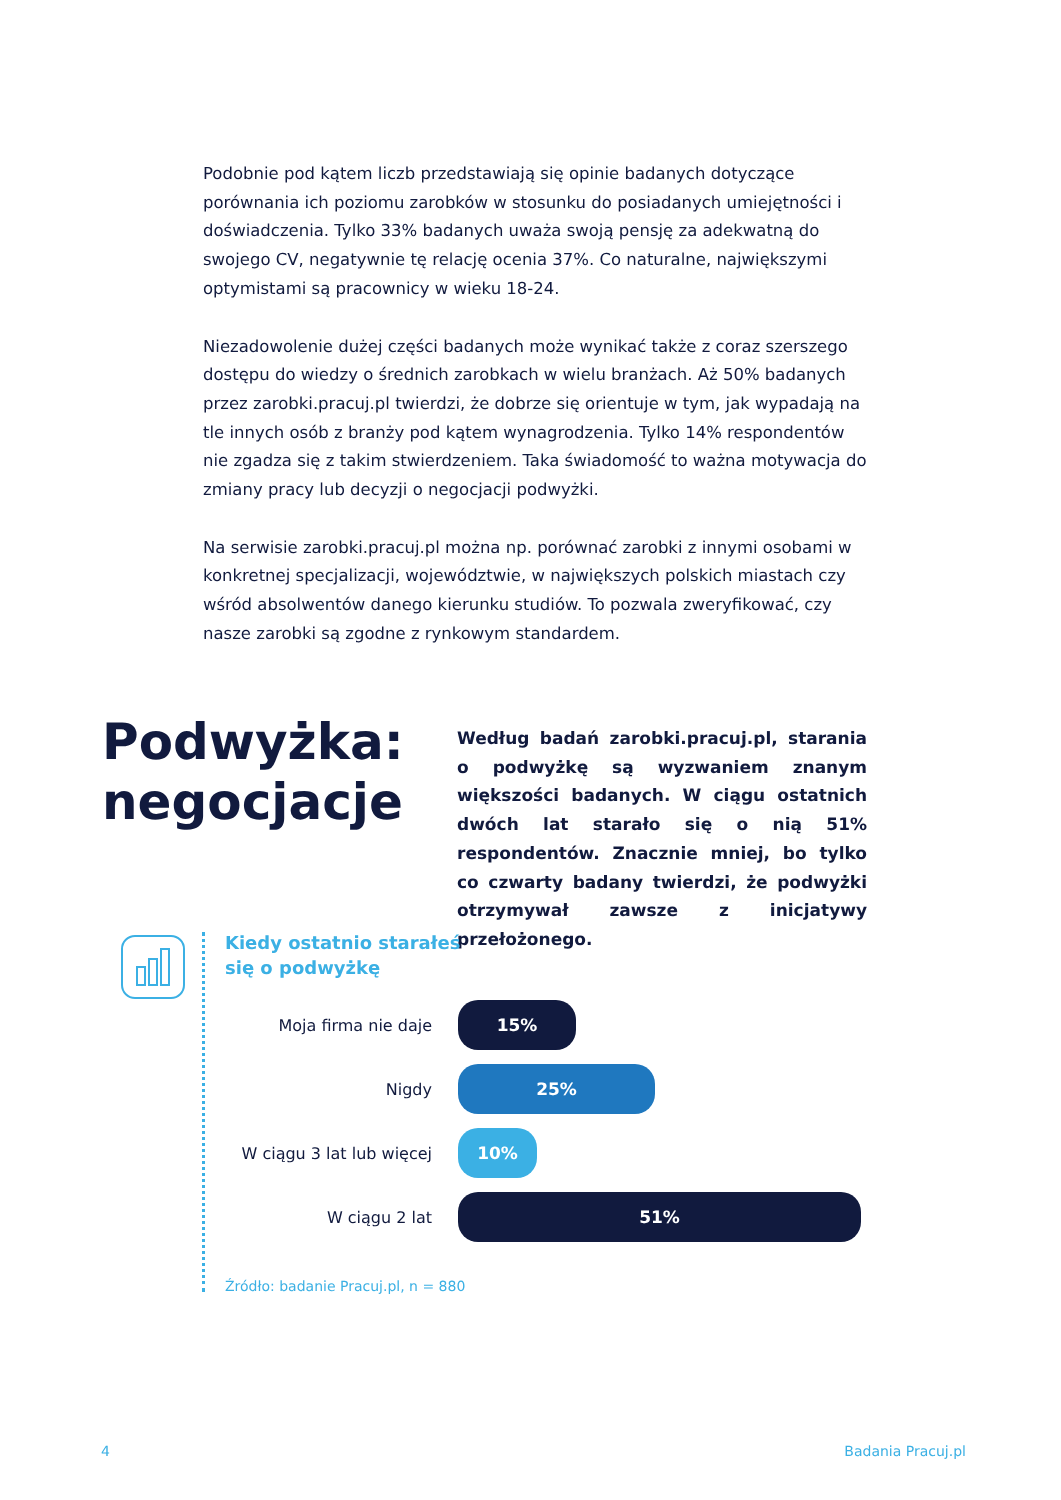Podobnie pod kątem liczb przedstawiają się opinie badanych dotyczące porównania ich poziomu zarobków w stosunku do posiadanych umiejętności i doświadczenia. Tylko 33% badanych uważa swoją pensję za adekwatną do swojego CV, negatywnie tę relację ocenia 37%. Co naturalne, największymi optymistami są pracownicy w wieku 18-24.
Niezadowolenie dużej części badanych może wynikać także z coraz szerszego dostępu do wiedzy o średnich zarobkach w wielu branżach. Aż 50% badanych przez zarobki.pracuj.pl twierdzi, że dobrze się orientuje w tym, jak wypadają na tle innych osób z branży pod kątem wynagrodzenia. Tylko 14% respondentów nie zgadza się z takim stwierdzeniem. Taka świadomość to ważna motywacja do zmiany pracy lub decyzji o negocjacji podwyżki.
Na serwisie zarobki.pracuj.pl można np. porównać zarobki z innymi osobami w konkretnej specjalizacji, województwie, w największych polskich miastach czy wśród absolwentów danego kierunku studiów. To pozwala zweryfikować, czy nasze zarobki są zgodne z rynkowym standardem.
Podwyżka:
negocjacje
Według badań zarobki.pracuj.pl, starania o podwyżkę są wyzwaniem znanym większości badanych. W ciągu ostatnich dwóch lat starało się o nią 51% respondentów. Znacznie mniej, bo tylko co czwarty badany twierdzi, że podwyżki otrzymywał zawsze z inicjatywy przełożonego.
Kiedy ostatnio starałeś
się o podwyżkę
Moja firma nie daje
15%
Nigdy
25%
W ciągu 3 lat lub więcej
10%
W ciągu 2 lat
51%
Źródło: badanie Pracuj.pl, n = 880
4 Badania Pracuj.pl